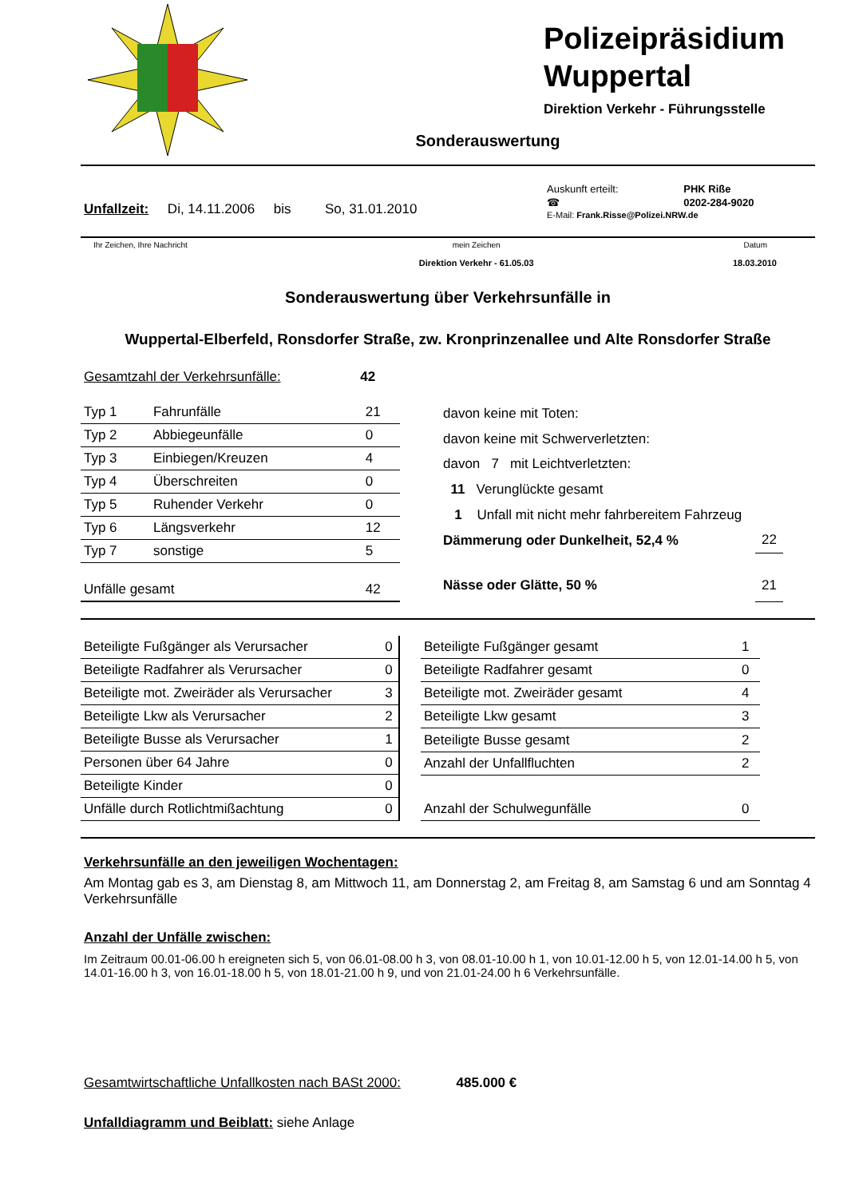Polizeipräsidium Wuppertal
Direktion Verkehr - Führungsstelle
Sonderauswertung
Unfallzeit: Di, 14.11.2006 bis So, 31.01.2010
| Auskunft erteilt: | PHK Riße |
| ☎ | 0202-284-9020 |
| E-Mail: Frank.Risse@Polizei.NRW.de | |
| Ihr Zeichen, Ihre Nachricht | mein Zeichen | Datum |
| | Direktion Verkehr - 61.05.03 | 18.03.2010 |
Sonderauswertung über Verkehrsunfälle in
Wuppertal-Elberfeld, Ronsdorfer Straße, zw. Kronprinzenallee und Alte Ronsdorfer Straße
Gesamtzahl der Verkehrsunfälle: 42
| Typ 1 | Fahrunfälle | 21 |
| Typ 2 | Abbiegeunfälle | 0 |
| Typ 3 | Einbiegen/Kreuzen | 4 |
| Typ 4 | Überschreiten | 0 |
| Typ 5 | Ruhender Verkehr | 0 |
| Typ 6 | Längsverkehr | 12 |
| Typ 7 | sonstige | 5 |
| Unfälle gesamt | | 42 |
| davon keine mit Toten: | |
| davon keine mit Schwerverletzten: | |
| davon 7 mit Leichtverletzten: | |
| 11 Verunglückte gesamt | |
| 1 Unfall mit nicht mehr fahrbereitem Fahrzeug | |
| Dämmerung oder Dunkelheit, 52,4 % | 22 |
| Nässe oder Glätte, 50 % | 21 |
| Beteiligte Fußgänger als Verursacher | 0 |
| Beteiligte Radfahrer als Verursacher | 0 |
| Beteiligte mot. Zweiräder als Verursacher | 3 |
| Beteiligte Lkw als Verursacher | 2 |
| Beteiligte Busse als Verursacher | 1 |
| Personen über 64 Jahre | 0 |
| Beteiligte Kinder | 0 |
| Unfälle durch Rotlichtmißachtung | 0 |
| Beteiligte Fußgänger gesamt | 1 |
| Beteiligte Radfahrer gesamt | 0 |
| Beteiligte mot. Zweiräder gesamt | 4 |
| Beteiligte Lkw gesamt | 3 |
| Beteiligte Busse gesamt | 2 |
| Anzahl der Unfallfluchten | 2 |
| Anzahl der Schulwegunfälle | 0 |
Verkehrsunfälle an den jeweiligen Wochentagen:
Am Montag gab es 3, am Dienstag 8, am Mittwoch 11, am Donnerstag 2, am Freitag 8, am Samstag 6 und am Sonntag 4 Verkehrsunfälle
Anzahl der Unfälle zwischen:
Im Zeitraum 00.01-06.00 h ereigneten sich 5, von 06.01-08.00 h 3, von 08.01-10.00 h 1, von 10.01-12.00 h 5, von 12.01-14.00 h 5, von 14.01-16.00 h 3, von 16.01-18.00 h 5, von 18.01-21.00 h 9, und von 21.01-24.00 h 6 Verkehrsunfälle.
Gesamtwirtschaftliche Unfallkosten nach BASt 2000: 485.000 €
Unfalldiagramm und Beiblatt: siehe Anlage